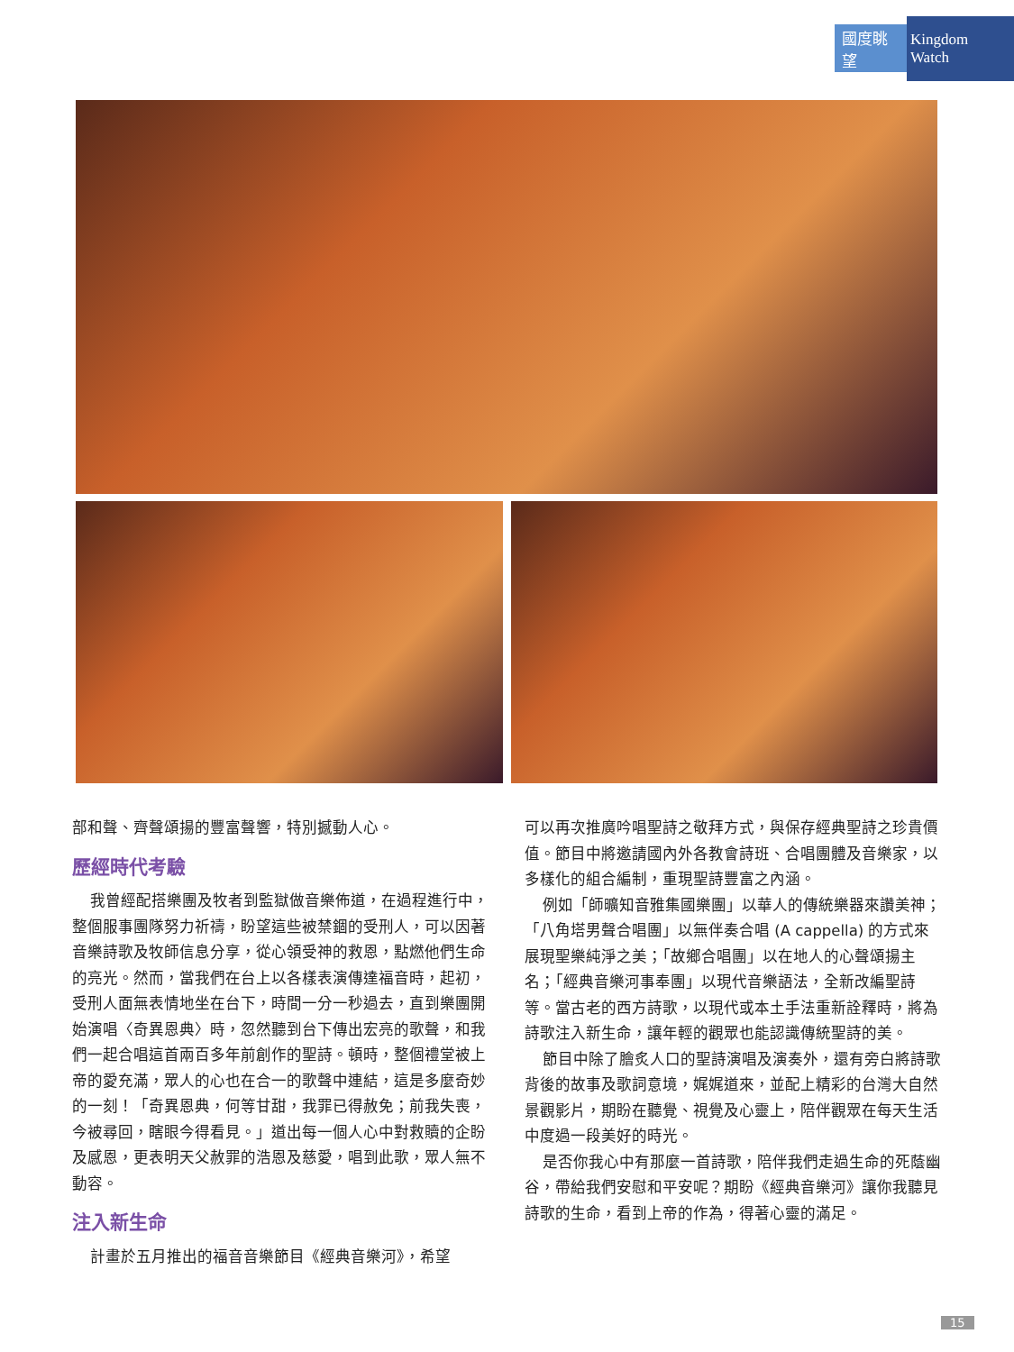國度眺望 Kingdom Watch
部和聲、齊聲頌揚的豐富聲響，特別撼動人心。
歷經時代考驗
我曾經配搭樂團及牧者到監獄做音樂佈道，在過程進行中，整個服事團隊努力祈禱，盼望這些被禁錮的受刑人，可以因著音樂詩歌及牧師信息分享，從心領受神的救恩，點燃他們生命的亮光。然而，當我們在台上以各樣表演傳達福音時，起初，受刑人面無表情地坐在台下，時間一分一秒過去，直到樂團開始演唱〈奇異恩典〉時，忽然聽到台下傳出宏亮的歌聲，和我們一起合唱這首兩百多年前創作的聖詩。頓時，整個禮堂被上帝的愛充滿，眾人的心也在合一的歌聲中連結，這是多麼奇妙的一刻！「奇異恩典，何等甘甜，我罪已得赦免；前我失喪，今被尋回，瞎眼今得看見。」道出每一個人心中對救贖的企盼及感恩，更表明天父赦罪的浩恩及慈愛，唱到此歌，眾人無不動容。
注入新生命
計畫於五月推出的福音音樂節目《經典音樂河》，希望
可以再次推廣吟唱聖詩之敬拜方式，與保存經典聖詩之珍貴價值。節目中將邀請國內外各教會詩班、合唱團體及音樂家，以多樣化的組合編制，重現聖詩豐富之內涵。
例如「師曠知音雅集國樂團」以華人的傳統樂器來讚美神；「八角塔男聲合唱團」以無伴奏合唱 (A cappella) 的方式來展現聖樂純淨之美；「故鄉合唱團」以在地人的心聲頌揚主名；「經典音樂河事奉團」以現代音樂語法，全新改編聖詩等。當古老的西方詩歌，以現代或本土手法重新詮釋時，將為詩歌注入新生命，讓年輕的觀眾也能認識傳統聖詩的美。
節目中除了膾炙人口的聖詩演唱及演奏外，還有旁白將詩歌背後的故事及歌詞意境，娓娓道來，並配上精彩的台灣大自然景觀影片，期盼在聽覺、視覺及心靈上，陪伴觀眾在每天生活中度過一段美好的時光。
是否你我心中有那麼一首詩歌，陪伴我們走過生命的死蔭幽谷，帶給我們安慰和平安呢？期盼《經典音樂河》讓你我聽見詩歌的生命，看到上帝的作為，得著心靈的滿足。
15